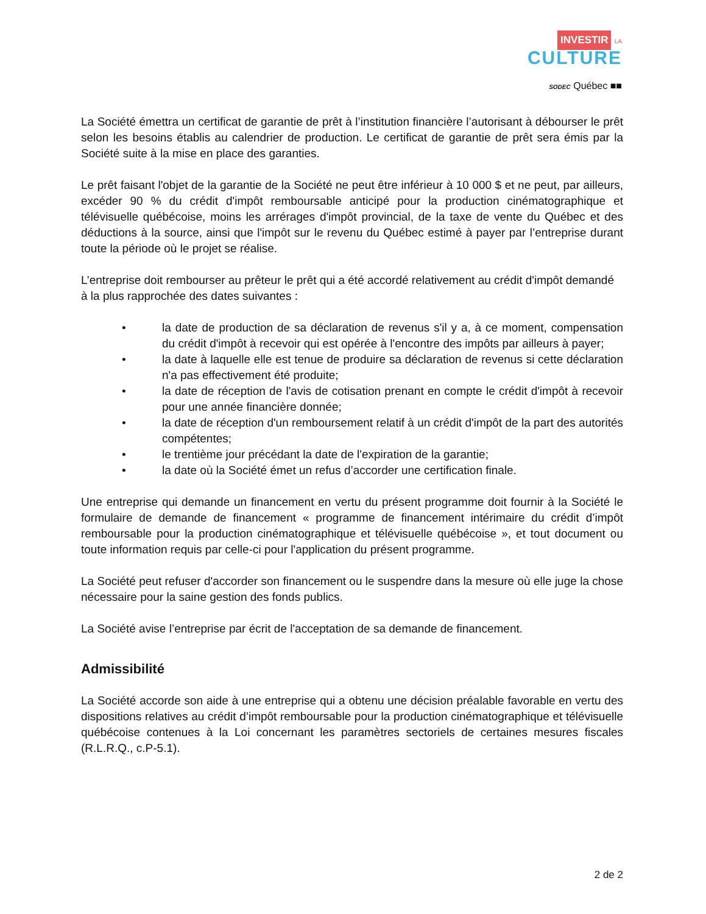INVESTIR LA CULTURE
SODEC Québec ■■
La Société émettra un certificat de garantie de prêt à l’institution financière l’autorisant à débourser le prêt selon les besoins établis au calendrier de production. Le certificat de garantie de prêt sera émis par la Société suite à la mise en place des garanties.
Le prêt faisant l'objet de la garantie de la Société ne peut être inférieur à 10 000 $ et ne peut, par ailleurs, excéder 90 % du crédit d'impôt remboursable anticipé pour la production cinématographique et télévisuelle québécoise, moins les arrérages d'impôt provincial, de la taxe de vente du Québec et des déductions à la source, ainsi que l'impôt sur le revenu du Québec estimé à payer par l’entreprise durant toute la période où le projet se réalise.
L’entreprise doit rembourser au prêteur le prêt qui a été accordé relativement au crédit d'impôt demandé à la plus rapprochée des dates suivantes :
• la date de production de sa déclaration de revenus s'il y a, à ce moment, compensation du crédit d'impôt à recevoir qui est opérée à l'encontre des impôts par ailleurs à payer;
• la date à laquelle elle est tenue de produire sa déclaration de revenus si cette déclaration n'a pas effectivement été produite;
• la date de réception de l'avis de cotisation prenant en compte le crédit d'impôt à recevoir pour une année financière donnée;
• la date de réception d'un remboursement relatif à un crédit d'impôt de la part des autorités compétentes;
• le trentième jour précédant la date de l'expiration de la garantie;
• la date où la Société émet un refus d’accorder une certification finale.
Une entreprise qui demande un financement en vertu du présent programme doit fournir à la Société le formulaire de demande de financement « programme de financement intérimaire du crédit d’impôt remboursable pour la production cinématographique et télévisuelle québécoise », et tout document ou toute information requis par celle-ci pour l'application du présent programme.
La Société peut refuser d'accorder son financement ou le suspendre dans la mesure où elle juge la chose nécessaire pour la saine gestion des fonds publics.
La Société avise l’entreprise par écrit de l'acceptation de sa demande de financement.
Admissibilité
La Société accorde son aide à une entreprise qui a obtenu une décision préalable favorable en vertu des dispositions relatives au crédit d’impôt remboursable pour la production cinématographique et télévisuelle québécoise contenues à la Loi concernant les paramètres sectoriels de certaines mesures fiscales (R.L.R.Q., c.P-5.1).
2 de 2